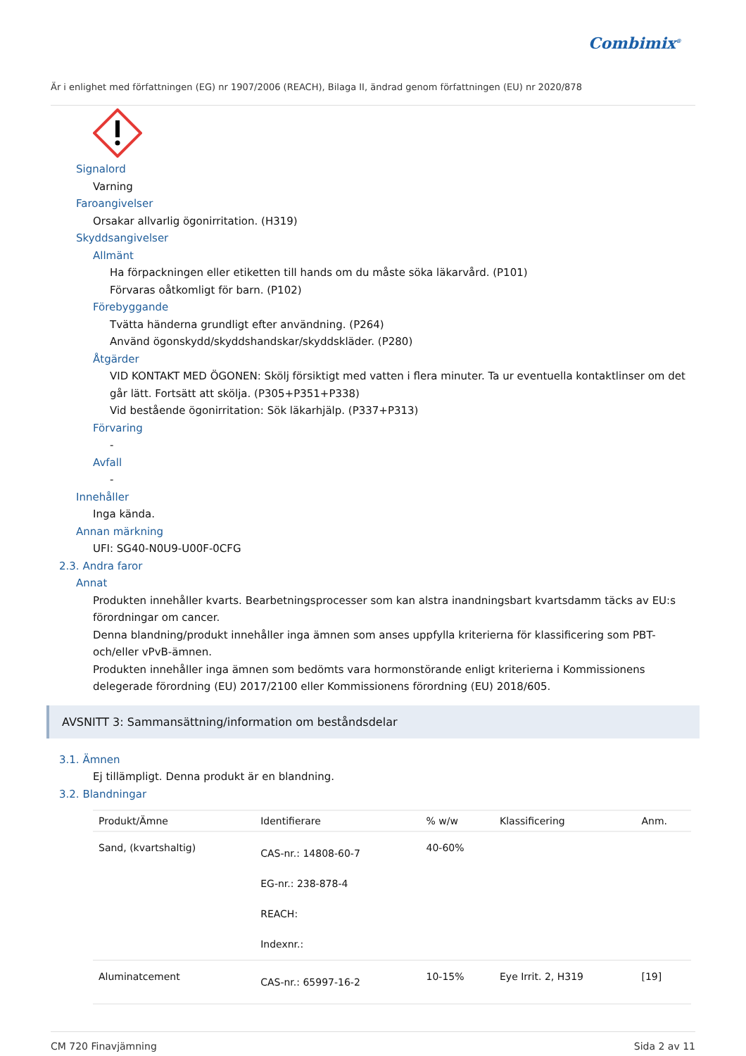Combimix<sup>®</sup>
Är i enlighet med författningen (EG) nr 1907/2006 (REACH), Bilaga II, ändrad genom författningen (EU) nr 2020/878
Signalord
Varning
Faroangivelser
Orsakar allvarlig ögonirritation. (H319)
Skyddsangivelser
Allmänt
Ha förpackningen eller etiketten till hands om du måste söka läkarvård. (P101)
Förvaras oåtkomligt för barn. (P102)
Förebyggande
Tvätta händerna grundligt efter användning. (P264)
Använd ögonskydd/skyddshandskar/skyddskläder. (P280)
Åtgärder
VID KONTAKT MED ÖGONEN: Skölj försiktigt med vatten i flera minuter. Ta ur eventuella kontaktlinser om det går lätt. Fortsätt att skölja. (P305+P351+P338)
Vid bestående ögonirritation: Sök läkarhjälp. (P337+P313)
Förvaring
-
Avfall
-
Innehåller
Inga kända.
Annan märkning
UFI: SG40-N0U9-U00F-0CFG
2.3. Andra faror
Annat
Produkten innehåller kvarts. Bearbetningsprocesser som kan alstra inandningsbart kvartsdamm täcks av EU:s förordningar om cancer.
Denna blandning/produkt innehåller inga ämnen som anses uppfylla kriterierna för klassificering som PBT- och/eller vPvB-ämnen.
Produkten innehåller inga ämnen som bedömts vara hormonstörande enligt kriterierna i Kommissionens delegerade förordning (EU) 2017/2100 eller Kommissionens förordning (EU) 2018/605.
AVSNITT 3: Sammansättning/information om beståndsdelar
3.1. Ämnen
Ej tillämpligt. Denna produkt är en blandning.
3.2. Blandningar
| Produkt/Ämne | Identifierare | % w/w | Klassificering | Anm. |
| --- | --- | --- | --- | --- |
| Sand, (kvartshaltig) | CAS-nr.: 14808-60-7 EG-nr.: 238-878-4 REACH: Indexnr.: | 40-60% | | |
| Aluminatcement | CAS-nr.: 65997-16-2 | 10-15% | Eye Irrit. 2, H319 | [19] |
CM 720 Finavjämning Sida 2 av 11